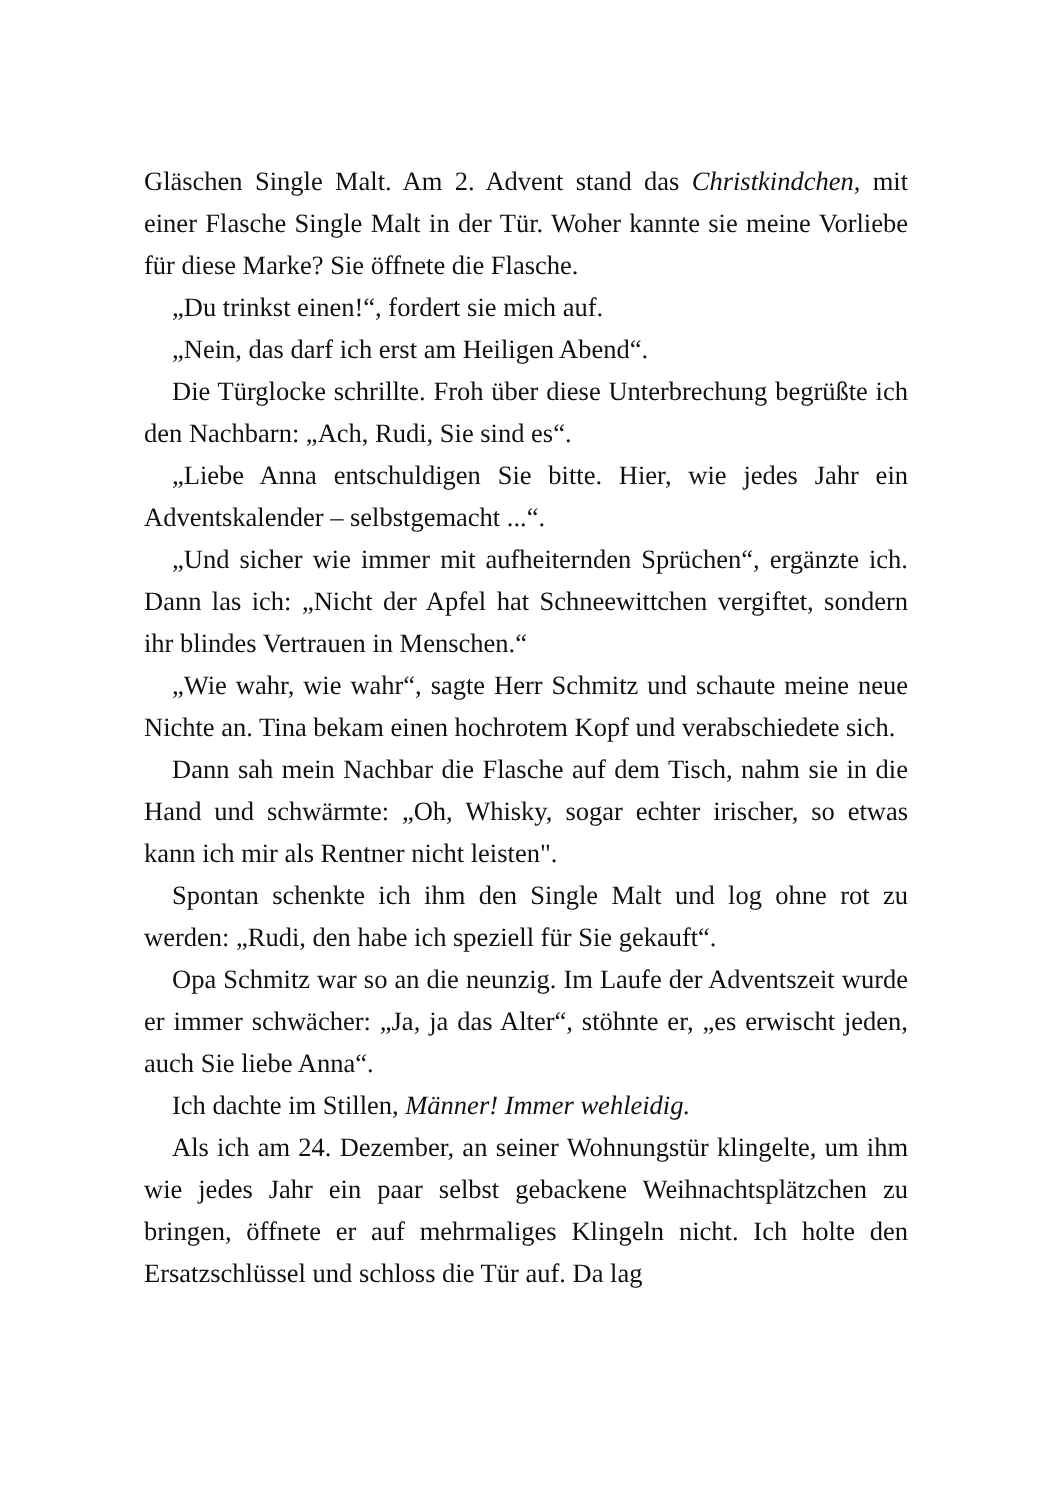Gläschen Single Malt. Am 2. Advent stand das Christkindchen, mit einer Flasche Single Malt in der Tür. Woher kannte sie meine Vorliebe für diese Marke? Sie öffnete die Flasche.
„Du trinkst einen!“, fordert sie mich auf.
„Nein, das darf ich erst am Heiligen Abend“.
Die Türglocke schrillte. Froh über diese Unterbrechung begrüßte ich den Nachbarn: „Ach, Rudi, Sie sind es“.
„Liebe Anna entschuldigen Sie bitte. Hier, wie jedes Jahr ein Adventskalender – selbstgemacht ...“.
„Und sicher wie immer mit aufheiternden Sprüchen“, ergänzte ich. Dann las ich: „Nicht der Apfel hat Schneewittchen vergiftet, sondern ihr blindes Vertrauen in Menschen.“
„Wie wahr, wie wahr“, sagte Herr Schmitz und schaute meine neue Nichte an. Tina bekam einen hochrotem Kopf und verabschiedete sich.
Dann sah mein Nachbar die Flasche auf dem Tisch, nahm sie in die Hand und schwärmte: „Oh, Whisky, sogar echter irischer, so etwas kann ich mir als Rentner nicht leisten".
Spontan schenkte ich ihm den Single Malt und log ohne rot zu werden: „Rudi, den habe ich speziell für Sie gekauft“.
Opa Schmitz war so an die neunzig. Im Laufe der Adventszeit wurde er immer schwächer: „Ja, ja das Alter“, stöhnte er, „es erwischt jeden, auch Sie liebe Anna“.
Ich dachte im Stillen, Männer! Immer wehleidig.
Als ich am 24. Dezember, an seiner Wohnungstür klingelte, um ihm wie jedes Jahr ein paar selbst gebackene Weihnachts­plätzchen zu bringen, öffnete er auf mehrmaliges Klingeln nicht. Ich holte den Ersatzschlüssel und schloss die Tür auf. Da lag